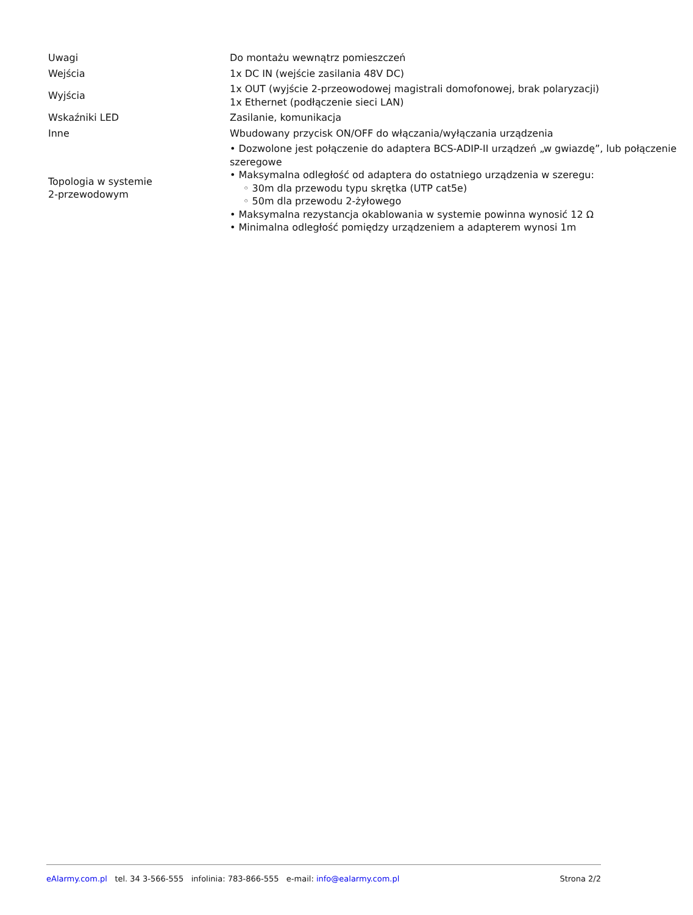| Uwagi | Do montażu wewnątrz pomieszczeń |
| Wejścia | 1x DC IN (wejście zasilania 48V DC) |
| Wyjścia | 1x OUT (wyjście 2-przeowodowej magistrali domofonowej, brak polaryzacji) 1x Ethernet (podłączenie sieci LAN) |
| Wskaźniki LED | Zasilanie, komunikacja |
| Inne | Wbudowany przycisk ON/OFF do włączania/wyłączania urządzenia |
| Topologia w systemie 2-przewodowym | • Dozwolone jest połączenie do adaptera BCS-ADIP-II urządzeń „w gwiazdę”, lub połączenie szeregowe • Maksymalna odległość od adaptera do ostatniego urządzenia w szeregu: ◦ 30m dla przewodu typu skrętka (UTP cat5e) ◦ 50m dla przewodu 2-żyłowego • Maksymalna rezystancja okablowania w systemie powinna wynosić 12 Ω • Minimalna odległość pomiędzy urządzeniem a adapterem wynosi 1m |
eAlarmy.com.pl tel. 34 3-566-555 infolinia: 783-866-555 e-mail: info@ealarmy.com.pl Strona 2/2